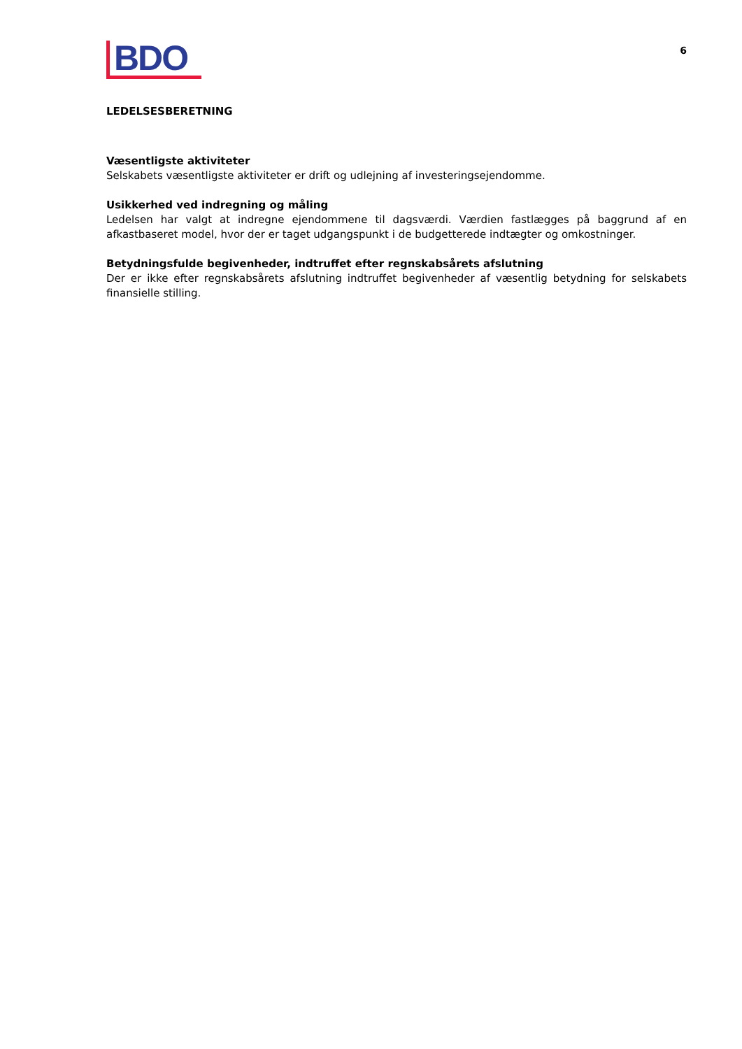BDO
6
LEDELSESBERETNING
Væsentligste aktiviteter
Selskabets væsentligste aktiviteter er drift og udlejning af investeringsejendomme.
Usikkerhed ved indregning og måling
Ledelsen har valgt at indregne ejendommene til dagsværdi. Værdien fastlægges på baggrund af en afkastbaseret model, hvor der er taget udgangspunkt i de budgetterede indtægter og omkostninger.
Betydningsfulde begivenheder, indtruffet efter regnskabsårets afslutning
Der er ikke efter regnskabsårets afslutning indtruffet begivenheder af væsentlig betydning for selskabets finansielle stilling.